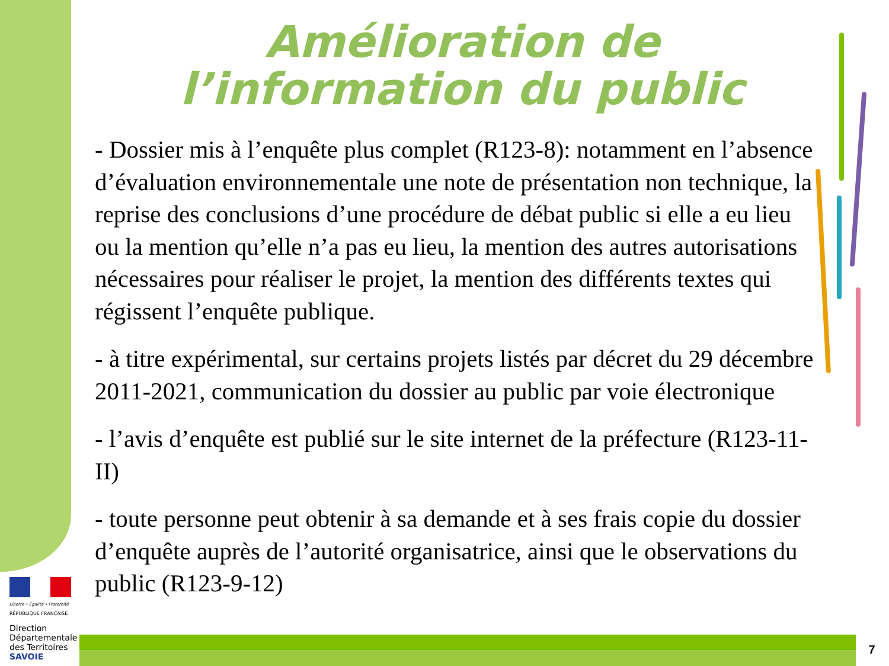Amélioration de l’information du public
- Dossier mis à l’enquête plus complet (R123-8): notamment en l’absence d’évaluation environnementale une note de présentation non technique, la reprise des conclusions d’une procédure de débat public si elle a eu lieu ou la mention qu’elle n’a pas eu lieu, la mention des autres autorisations nécessaires pour réaliser le projet, la mention des différents textes qui régissent l’enquête publique.
- à titre expérimental, sur certains projets listés par décret du 29 décembre 2011-2021, communication du dossier au public par voie électronique
- l’avis d’enquête est publié sur le site internet de la préfecture (R123-11-II)
- toute personne peut obtenir à sa demande et à ses frais copie du dossier d’enquête auprès de l’autorité organisatrice, ainsi que le observations du public (R123-9-12)
Liberté • Égalité • Fraternité
RÉPUBLIQUE FRANÇAISE
Direction
Départementale
des Territoires
SAVOIE
7